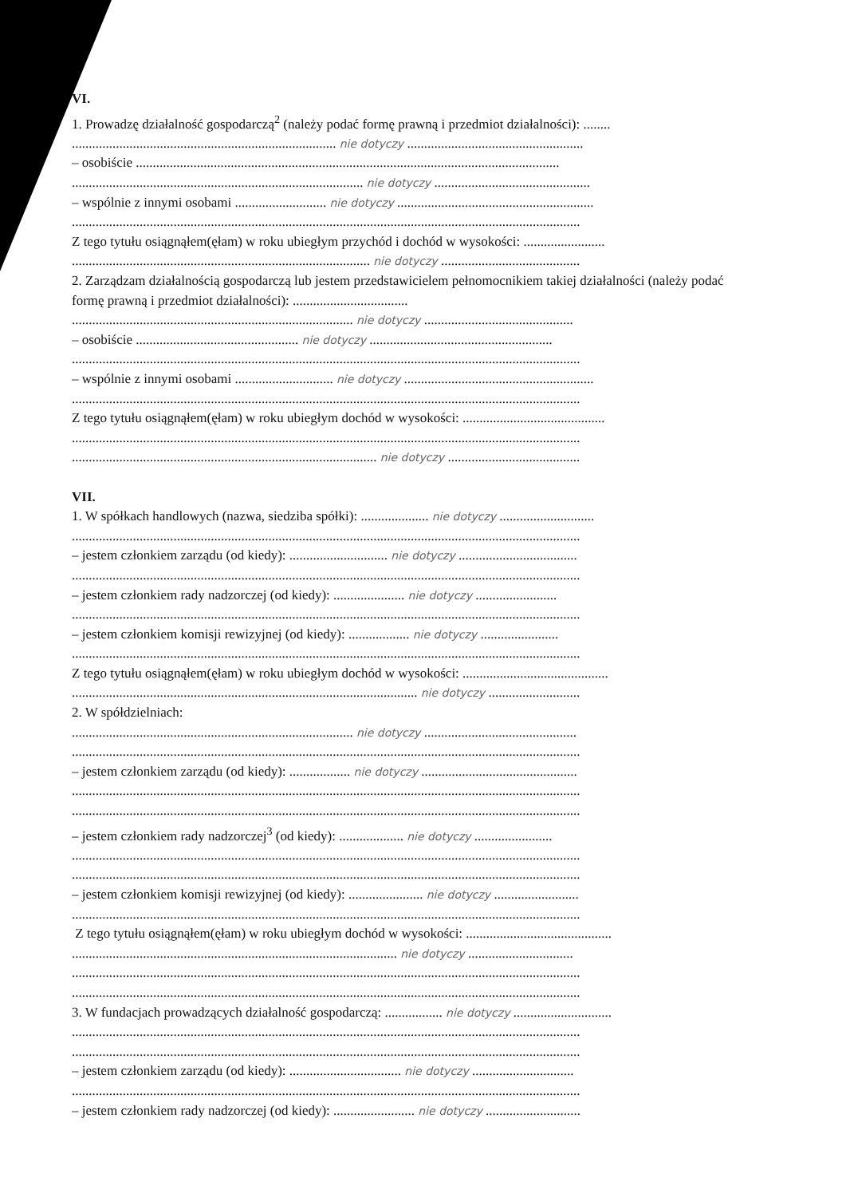VI.
1. Prowadzę działalność gospodarczą<sup>2</sup> (należy podać formę prawną i przedmiot działalności): ........
.............................................................................. nie dotyczy ....................................................
– osobiście .............................................................................................................................
...................................................................................... nie dotyczy ..............................................
– wspólnie z innymi osobami ........................... nie dotyczy ..........................................................
......................................................................................................................................................
Z tego tytułu osiągnąłem(ęłam) w roku ubiegłym przychód i dochód w wysokości: ........................
........................................................................................ nie dotyczy .........................................
2. Zarządzam działalnością gospodarczą lub jestem przedstawicielem pełnomocnikiem takiej działalności (należy podać formę prawną i przedmiot działalności): ..................................
................................................................................... nie dotyczy ............................................
– osobiście ................................................ nie dotyczy ......................................................
......................................................................................................................................................
– wspólnie z innymi osobami ............................. nie dotyczy ........................................................
......................................................................................................................................................
Z tego tytułu osiągnąłem(ęłam) w roku ubiegłym dochód w wysokości: ..........................................
......................................................................................................................................................
.......................................................................................... nie dotyczy .......................................
VII.
1. W spółkach handlowych (nazwa, siedziba spółki): .................... nie dotyczy ............................
......................................................................................................................................................
– jestem członkiem zarządu (od kiedy): ............................. nie dotyczy ...................................
......................................................................................................................................................
– jestem członkiem rady nadzorczej (od kiedy): ..................... nie dotyczy ........................
......................................................................................................................................................
– jestem członkiem komisji rewizyjnej (od kiedy): .................. nie dotyczy .......................
......................................................................................................................................................
Z tego tytułu osiągnąłem(ęłam) w roku ubiegłym dochód w wysokości: ...........................................
...................................................................................................... nie dotyczy ...........................
2. W spółdzielniach:
................................................................................... nie dotyczy .............................................
......................................................................................................................................................
– jestem członkiem zarządu (od kiedy): .................. nie dotyczy ..............................................
......................................................................................................................................................
......................................................................................................................................................
– jestem członkiem rady nadzorczej<sup>3</sup> (od kiedy): ................... nie dotyczy .......................
......................................................................................................................................................
......................................................................................................................................................
– jestem członkiem komisji rewizyjnej (od kiedy): ...................... nie dotyczy .........................
......................................................................................................................................................
Z tego tytułu osiągnąłem(ęłam) w roku ubiegłym dochód w wysokości: ...........................................
................................................................................................ nie dotyczy ...............................
......................................................................................................................................................
......................................................................................................................................................
3. W fundacjach prowadzących działalność gospodarczą: ................. nie dotyczy .............................
......................................................................................................................................................
......................................................................................................................................................
– jestem członkiem zarządu (od kiedy): ................................. nie dotyczy ..............................
......................................................................................................................................................
– jestem członkiem rady nadzorczej (od kiedy): ........................ nie dotyczy ............................